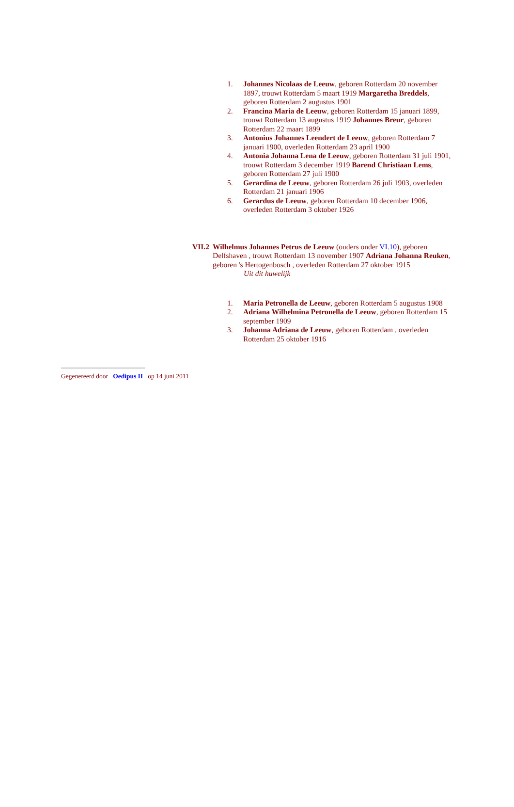1. Johannes Nicolaas de Leeuw, geboren Rotterdam 20 november 1897, trouwt Rotterdam 5 maart 1919 Margaretha Breddels, geboren Rotterdam 2 augustus 1901
2. Francina Maria de Leeuw, geboren Rotterdam 15 januari 1899, trouwt Rotterdam 13 augustus 1919 Johannes Breur, geboren Rotterdam 22 maart 1899
3. Antonius Johannes Leendert de Leeuw, geboren Rotterdam 7 januari 1900, overleden Rotterdam 23 april 1900
4. Antonia Johanna Lena de Leeuw, geboren Rotterdam 31 juli 1901, trouwt Rotterdam 3 december 1919 Barend Christiaan Lems, geboren Rotterdam 27 juli 1900
5. Gerardina de Leeuw, geboren Rotterdam 26 juli 1903, overleden Rotterdam 21 januari 1906
6. Gerardus de Leeuw, geboren Rotterdam 10 december 1906, overleden Rotterdam 3 oktober 1926
VII.2 Wilhelmus Johannes Petrus de Leeuw (ouders onder VI.10), geboren Delfshaven , trouwt Rotterdam 13 november 1907 Adriana Johanna Reuken, geboren 's Hertogenbosch , overleden Rotterdam 27 oktober 1915
Uit dit huwelijk
1. Maria Petronella de Leeuw, geboren Rotterdam 5 augustus 1908
2. Adriana Wilhelmina Petronella de Leeuw, geboren Rotterdam 15 september 1909
3. Johanna Adriana de Leeuw, geboren Rotterdam , overleden Rotterdam 25 oktober 1916
Gegenereerd door Oedipus II op 14 juni 2011